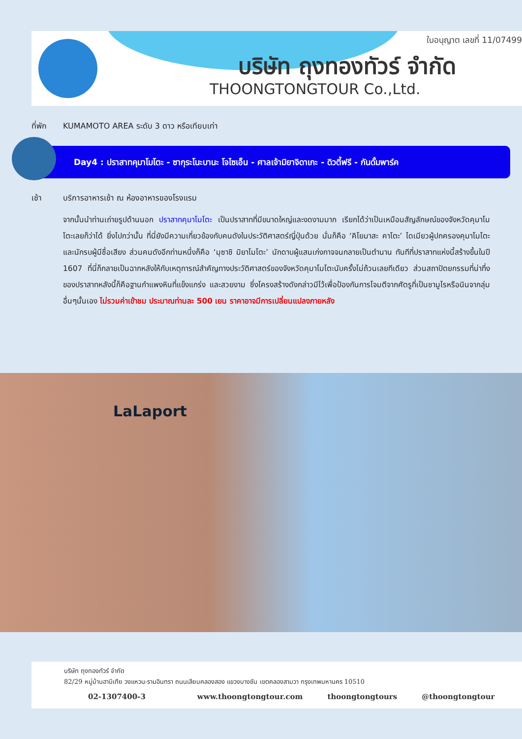ใบอนุญาต เลขที่ 11/07499
บริษัท ถุงทองทัวร์ จำกัด
THOONGTONGTOUR Co.,Ltd.
ที่พัก KUMAMOTO AREA ระดับ 3 ดาว หรือเทียบเท่า
Day4 : ปราสาทคุมาโมโตะ - ซากุระโนะบานะ โจไซเอ็น - ศาลเจ้ามิยาจิดาเกะ - ดิวตี้ฟรี - กันดั้มพาร์ค
เช้า บริการอาหารเช้า ณ ห้องอาหารของโรงแรม
จากนั้นนำท่านเถ่ายรูปด้านนอก ปราสาทคุมาโมโตะ เป็นปราสาทที่มีขนาดใหญ่และงดงามมาก เรียกได้ว่าเป็นเหมือนสัญลักษณ์ของจังหวัดคุมาโมโตะเลยก็ว่าได้ ยิ่งไปกว่านั้น ที่นี่ยังมีความเกี่ยวข้องกับคนดังในประวัติศาสตร์ญี่ปุ่นด้วย นั่นก็คือ ‘คิโยมาสะ คาโตะ’ ไดเมียวผู้ปกครองคุมาโมโตะและนักรบผู้มีชื่อเสียง ส่วนคนดังอีกท่านหนึ่งก็คือ ‘มุซาชิ มิยาโมโตะ’ นักดาบผู้แสนเก่งกาจจนกลายเป็นตำนาน ทันทีที่ปราสาทแห่งนี้สร้างขึ้นในปี 1607 ที่นี่ก็กลายเป็นฉากหลังให้กับเหตุการณ์สำคัญทางประวัติศาสตร์ของจังหวัดคุมาโมโตะนับครั้งไม่ถ้วนเลยทีเดียว ส่วนสถาปัตยกรรมที่น่าทึ่งของปราสาทหลังนี้ก็คือฐานกำแพงหินที่แข็งแกร่ง และสวยงาม ซึ่งโครงสร้างดังกล่าวมีไว้เพื่อป้องกันการโจมตีจากศัตรูที่เป็นซามูไรหรือนินจากลุ่มอื่นๆนั้นเอง ไม่รวมค่าเข้าชม ประมาณท่านละ 500 เยน ราคาอาจมีการเปลี่ยนแปลงภายหลัง
LaLaport
บริษัท ถุงทองทัวร์ จำกัด
82/29 หมู่บ้านฮาบิเทีย วงแหวน-รามอินทรา ถนนเลียบคลองสอง แขวงบางชัน เขตคลองสามวา กรุงเทพมหานคร 10510
02-1307400-3 www.thoongtongtour.com thoongtongtours @thoongtongtour